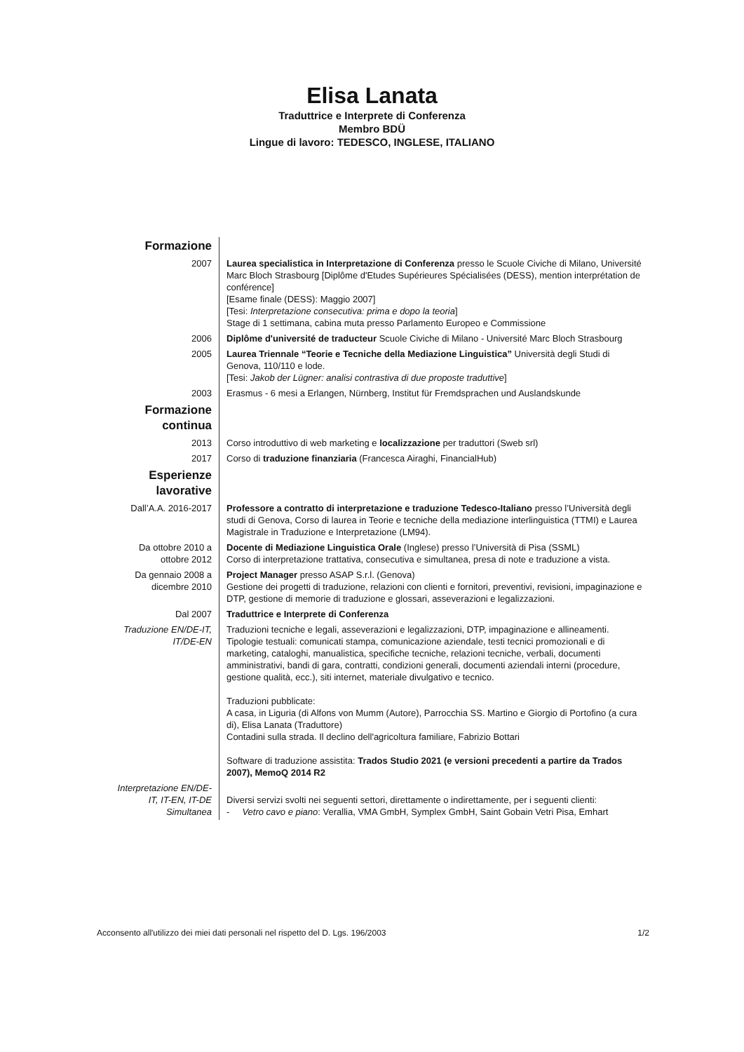Elisa Lanata
Traduttrice e Interprete di Conferenza
Membro BDÜ
Lingue di lavoro: TEDESCO, INGLESE, ITALIANO
| Formazione | |
| 2007 | Laurea specialistica in Interpretazione di Conferenza presso le Scuole Civiche di Milano, Université Marc Bloch Strasbourg [Diplôme d'Etudes Supérieures Spécialisées (DESS), mention interprétation de conférence] [Esame finale (DESS): Maggio 2007] [Tesi: Interpretazione consecutiva: prima e dopo la teoria ] Stage di 1 settimana, cabina muta presso Parlamento Europeo e Commissione |
| 2006 | Diplôme d'université de traducteur Scuole Civiche di Milano - Université Marc Bloch Strasbourg |
| 2005 | Laurea Triennale “Teorie e Tecniche della Mediazione Linguistica” Università degli Studi di Genova, 110/110 e lode. [Tesi: Jakob der Lügner: analisi contrastiva di due proposte traduttive ] |
| 2003 | Erasmus - 6 mesi a Erlangen, Nürnberg, Institut für Fremdsprachen und Auslandskunde |
| Formazione continua | |
| 2013 | Corso introduttivo di web marketing e localizzazione per traduttori (Sweb srl) |
| 2017 | Corso di traduzione finanziaria (Francesca Airaghi, FinancialHub) |
| Esperienze lavorative | |
| Dall’A.A. 2016-2017 | Professore a contratto di interpretazione e traduzione Tedesco-Italiano presso l’Università degli studi di Genova, Corso di laurea in Teorie e tecniche della mediazione interlinguistica (TTMI) e Laurea Magistrale in Traduzione e Interpretazione (LM94). |
| Da ottobre 2010 a ottobre 2012 | Docente di Mediazione Linguistica Orale (Inglese) presso l’Università di Pisa (SSML) Corso di interpretazione trattativa, consecutiva e simultanea, presa di note e traduzione a vista. |
| Da gennaio 2008 a dicembre 2010 | Project Manager presso ASAP S.r.l. (Genova) Gestione dei progetti di traduzione, relazioni con clienti e fornitori, preventivi, revisioni, impaginazione e DTP, gestione di memorie di traduzione e glossari, asseverazioni e legalizzazioni. |
| Dal 2007 | Traduttrice e Interprete di Conferenza |
| Traduzione EN/DE-IT, IT/DE-EN | Traduzioni tecniche e legali, asseverazioni e legalizzazioni, DTP, impaginazione e allineamenti. Tipologie testuali: comunicati stampa, comunicazione aziendale, testi tecnici promozionali e di marketing, cataloghi, manualistica, specifiche tecniche, relazioni tecniche, verbali, documenti amministrativi, bandi di gara, contratti, condizioni generali, documenti aziendali interni (procedure, gestione qualità, ecc.), siti internet, materiale divulgativo e tecnico. Traduzioni pubblicate: A casa, in Liguria (di Alfons von Mumm (Autore), Parrocchia SS. Martino e Giorgio di Portofino (a cura di), Elisa Lanata (Traduttore) Contadini sulla strada. Il declino dell'agricoltura familiare, Fabrizio Bottari Software di traduzione assistita: Trados Studio 2021 (e versioni precedenti a partire da Trados 2007), MemoQ 2014 R2 |
| Interpretazione EN/DE-IT, IT-EN, IT-DE Simultanea | Diversi servizi svolti nei seguenti settori, direttamente o indirettamente, per i seguenti clienti: - Vetro cavo e piano : Verallia, VMA GmbH, Symplex GmbH, Saint Gobain Vetri Pisa, Emhart |
Acconsento all'utilizzo dei miei dati personali nel rispetto del D. Lgs. 196/2003 1/2